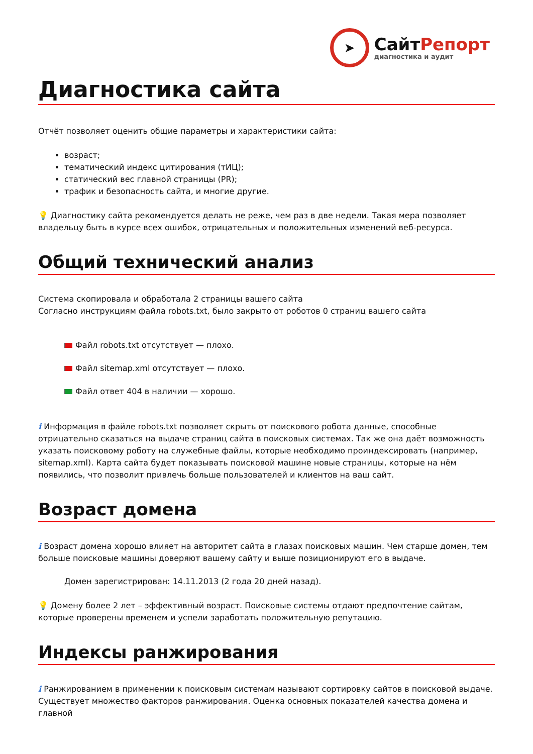➤
СайтРепорт
диагностика и аудит
Диагностика сайта
Отчёт позволяет оценить общие параметры и характеристики сайта:
возраст;
тематический индекс цитирования (тИЦ);
статический вес главной страницы (PR);
трафик и безопасность сайта, и многие другие.
💡 Диагностику сайта рекомендуется делать не реже, чем раз в две недели. Такая мера позволяет владельцу быть в курсе всех ошибок, отрицательных и положительных изменений веб-ресурса.
Общий технический анализ
Система скопировала и обработала 2 страницы вашего сайта
Согласно инструкциям файла robots.txt, было закрыто от роботов 0 страниц вашего сайта
Файл robots.txt отсутствует — плохо.
Файл sitemap.xml отсутствует — плохо.
Файл ответ 404 в наличии — хорошо.
i Информация в файле robots.txt позволяет скрыть от поискового робота данные, способные отрицательно сказаться на выдаче страниц сайта в поисковых системах. Так же она даёт возможность указать поисковому роботу на служебные файлы, которые необходимо проиндексировать (например, sitemap.xml). Карта сайта будет показывать поисковой машине новые страницы, которые на нём появились, что позволит привлечь больше пользователей и клиентов на ваш сайт.
Возраст домена
i Возраст домена хорошо влияет на авторитет сайта в глазах поисковых машин. Чем старше домен, тем больше поисковые машины доверяют вашему сайту и выше позиционируют его в выдаче.
Домен зарегистрирован: 14.11.2013 (2 года 20 дней назад).
💡 Домену более 2 лет – эффективный возраст. Поисковые системы отдают предпочтение сайтам, которые проверены временем и успели заработать положительную репутацию.
Индексы ранжирования
i Ранжированием в применении к поисковым системам называют сортировку сайтов в поисковой выдаче. Существует множество факторов ранжирования. Оценка основных показателей качества домена и главной